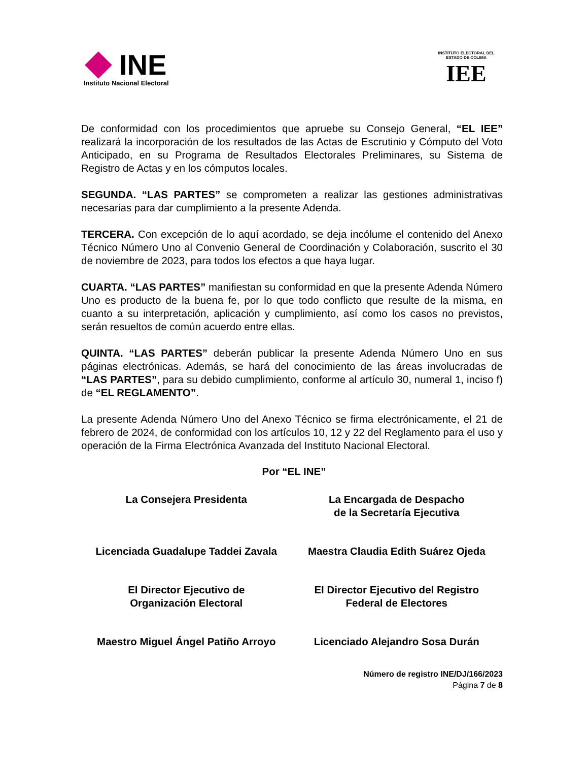INE
Instituto Nacional Electoral
INSTITUTO ELECTORAL DEL ESTADO DE COLIMA
IEE
De conformidad con los procedimientos que apruebe su Consejo General, “EL IEE” realizará la incorporación de los resultados de las Actas de Escrutinio y Cómputo del Voto Anticipado, en su Programa de Resultados Electorales Preliminares, su Sistema de Registro de Actas y en los cómputos locales.
SEGUNDA. “LAS PARTES” se comprometen a realizar las gestiones administrativas necesarias para dar cumplimiento a la presente Adenda.
TERCERA. Con excepción de lo aquí acordado, se deja incólume el contenido del Anexo Técnico Número Uno al Convenio General de Coordinación y Colaboración, suscrito el 30 de noviembre de 2023, para todos los efectos a que haya lugar.
CUARTA. “LAS PARTES” manifiestan su conformidad en que la presente Adenda Número Uno es producto de la buena fe, por lo que todo conflicto que resulte de la misma, en cuanto a su interpretación, aplicación y cumplimiento, así como los casos no previstos, serán resueltos de común acuerdo entre ellas.
QUINTA. “LAS PARTES” deberán publicar la presente Adenda Número Uno en sus páginas electrónicas. Además, se hará del conocimiento de las áreas involucradas de “LAS PARTES”, para su debido cumplimiento, conforme al artículo 30, numeral 1, inciso f) de “EL REGLAMENTO”.
La presente Adenda Número Uno del Anexo Técnico se firma electrónicamente, el 21 de febrero de 2024, de conformidad con los artículos 10, 12 y 22 del Reglamento para el uso y operación de la Firma Electrónica Avanzada del Instituto Nacional Electoral.
Por “EL INE”
La Consejera Presidenta
La Encargada de Despacho
de la Secretaría Ejecutiva
Licenciada Guadalupe Taddei Zavala
Maestra Claudia Edith Suárez Ojeda
El Director Ejecutivo de
Organización Electoral
El Director Ejecutivo del Registro
Federal de Electores
Maestro Miguel Ángel Patiño Arroyo
Licenciado Alejandro Sosa Durán
Número de registro INE/DJ/166/2023
Página 7 de 8